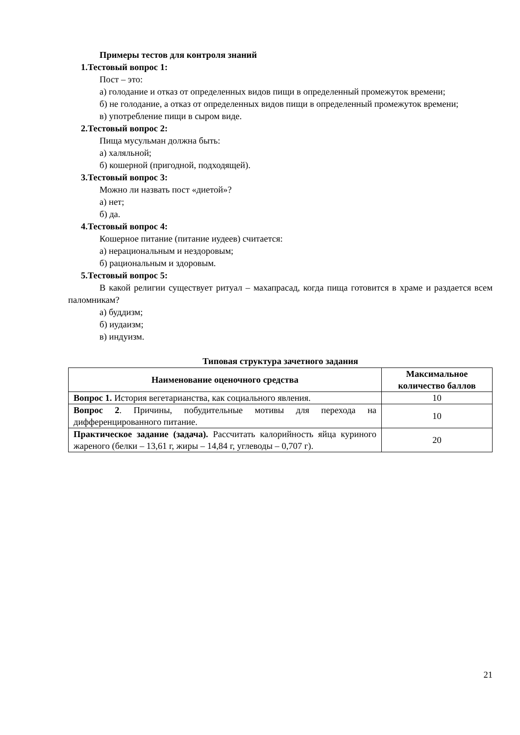Примеры тестов для контроля знаний
1.Тестовый вопрос 1:
Пост – это:
а) голодание и отказ от определенных видов пищи в определенный промежуток времени;
б) не голодание, а отказ от определенных видов пищи в определенный промежуток времени;
в) употребление пищи в сыром виде.
2.Тестовый вопрос 2:
Пища мусульман должна быть:
а) халяльной;
б) кошерной (пригодной, подходящей).
3.Тестовый вопрос 3:
Можно ли назвать пост «диетой»?
а) нет;
б) да.
4.Тестовый вопрос 4:
Кошерное питание (питание иудеев) считается:
а) нерациональным и нездоровым;
б) рациональным и здоровым.
5.Тестовый вопрос 5:
В какой религии существует ритуал – махапрасад, когда пища готовится в храме и раздается всем паломникам?
а) буддизм;
б) иудаизм;
в) индуизм.
Типовая структура зачетного задания
| Наименование оценочного средства | Максимальное количество баллов |
| --- | --- |
| Вопрос 1. История вегетарианства, как социального явления. | 10 |
| Вопрос 2 . Причины, побудительные мотивы для перехода на дифференцированного питание. | 10 |
| Практическое задание (задача). Рассчитать калорийность яйца куриного жареного (белки – 13,61 г, жиры – 14,84 г, углеводы – 0,707 г). | 20 |
21